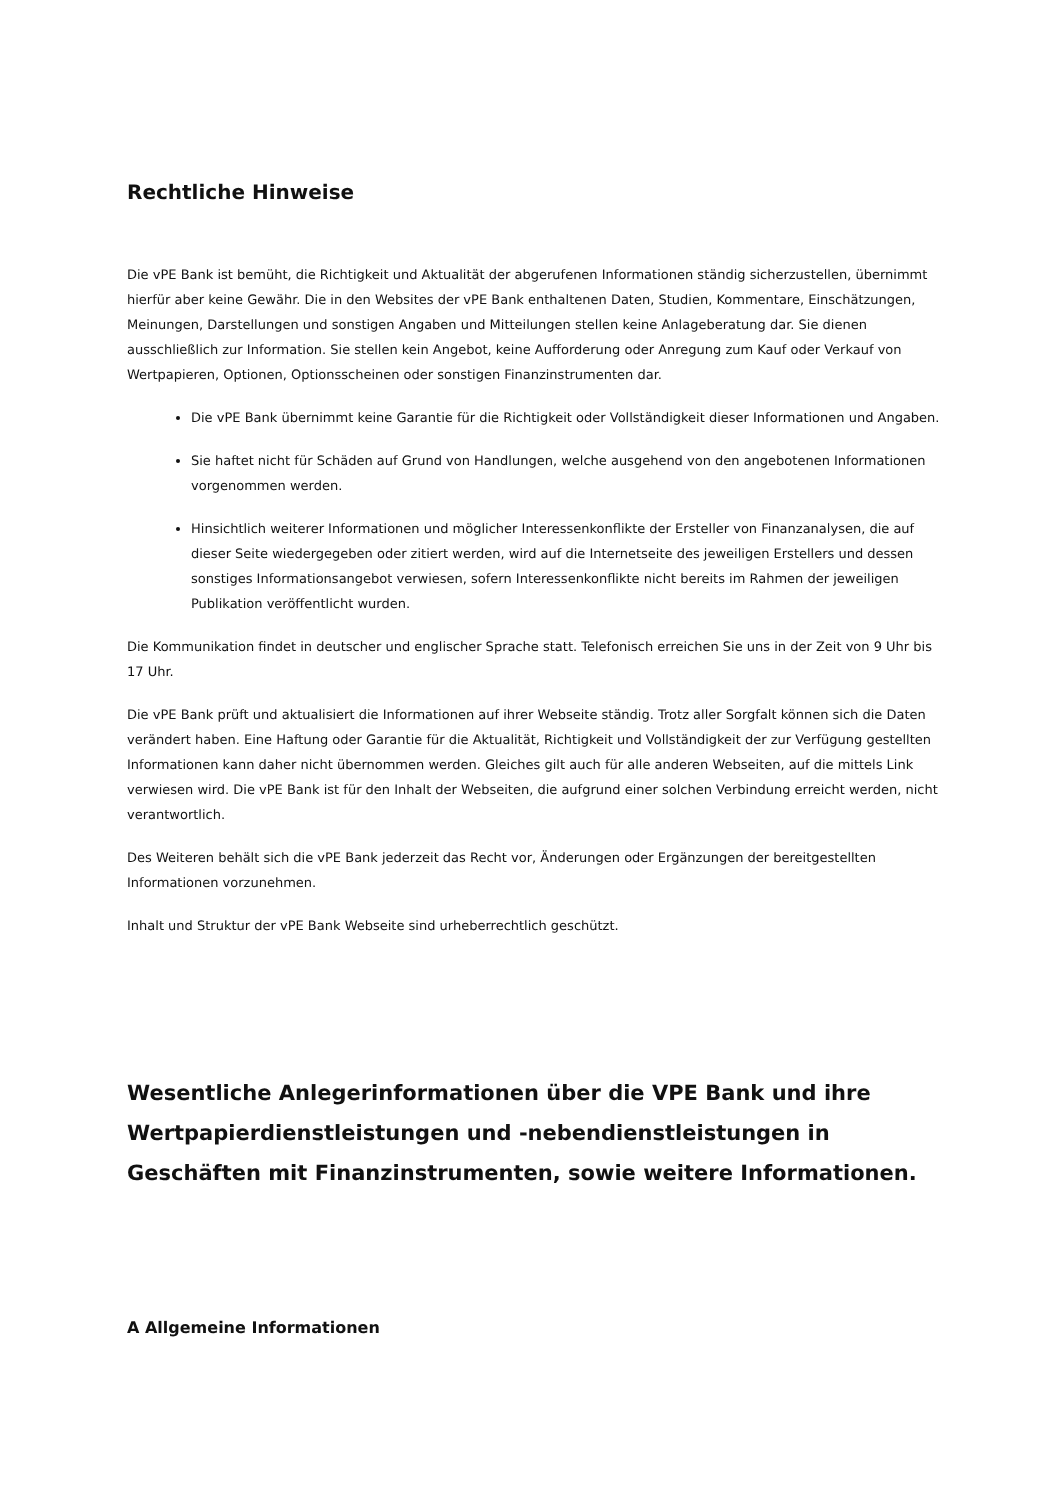Rechtliche Hinweise
Die vPE Bank ist bemüht, die Richtigkeit und Aktualität der abgerufenen Informationen ständig sicherzustellen, übernimmt hierfür aber keine Gewähr. Die in den Websites der vPE Bank enthaltenen Daten, Studien, Kommentare, Einschätzungen, Meinungen, Darstellungen und sonstigen Angaben und Mitteilungen stellen keine Anlageberatung dar. Sie dienen ausschließlich zur Information. Sie stellen kein Angebot, keine Aufforderung oder Anregung zum Kauf oder Verkauf von Wertpapieren, Optionen, Optionsscheinen oder sonstigen Finanzinstrumenten dar.
Die vPE Bank übernimmt keine Garantie für die Richtigkeit oder Vollständigkeit dieser Informationen und Angaben.
Sie haftet nicht für Schäden auf Grund von Handlungen, welche ausgehend von den angebotenen Informationen vorgenommen werden.
Hinsichtlich weiterer Informationen und möglicher Interessenkonflikte der Ersteller von Finanzanalysen, die auf dieser Seite wiedergegeben oder zitiert werden, wird auf die Internetseite des jeweiligen Erstellers und dessen sonstiges Informationsangebot verwiesen, sofern Interessenkonflikte nicht bereits im Rahmen der jeweiligen Publikation veröffentlicht wurden.
Die Kommunikation findet in deutscher und englischer Sprache statt. Telefonisch erreichen Sie uns in der Zeit von 9 Uhr bis 17 Uhr.
Die vPE Bank prüft und aktualisiert die Informationen auf ihrer Webseite ständig. Trotz aller Sorgfalt können sich die Daten verändert haben. Eine Haftung oder Garantie für die Aktualität, Richtigkeit und Vollständigkeit der zur Verfügung gestellten Informationen kann daher nicht übernommen werden. Gleiches gilt auch für alle anderen Webseiten, auf die mittels Link verwiesen wird. Die vPE Bank ist für den Inhalt der Webseiten, die aufgrund einer solchen Verbindung erreicht werden, nicht verantwortlich.
Des Weiteren behält sich die vPE Bank jederzeit das Recht vor, Änderungen oder Ergänzungen der bereitgestellten Informationen vorzunehmen.
Inhalt und Struktur der vPE Bank Webseite sind urheberrechtlich geschützt.
Wesentliche Anlegerinformationen über die VPE Bank und ihre Wertpapierdienstleistungen und -nebendienstleistungen in Geschäften mit Finanzinstrumenten, sowie weitere Informationen.
A Allgemeine Informationen